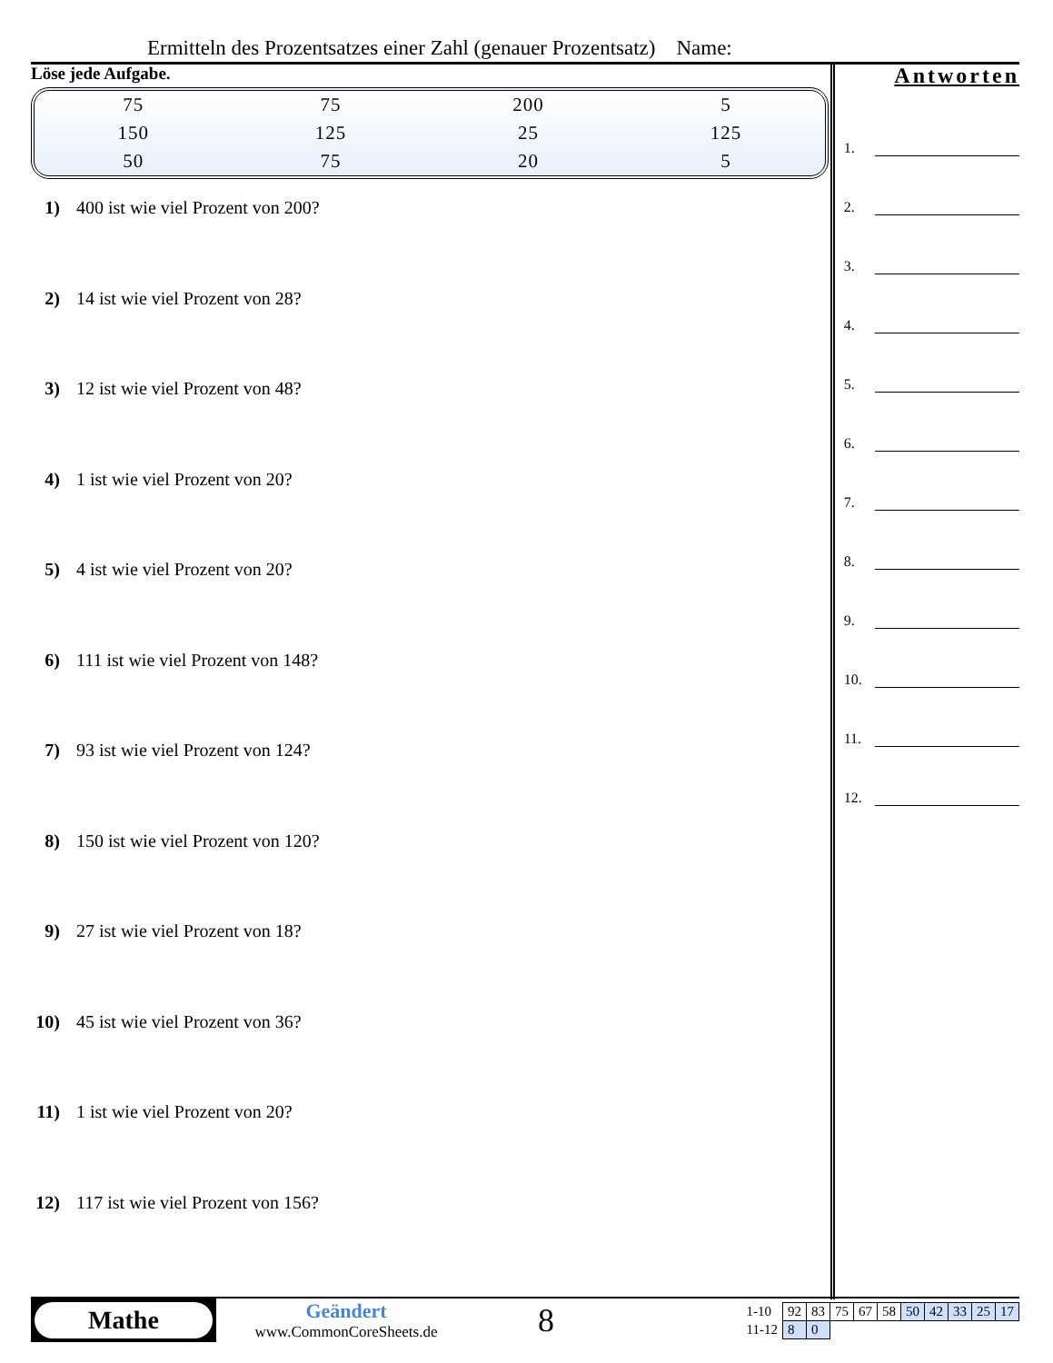Ermitteln des Prozentsatzes einer Zahl (genauer Prozentsatz) Name:
Löse jede Aufgabe.
| 75 | 75 | 200 | 5 |
| 150 | 125 | 25 | 125 |
| 50 | 75 | 20 | 5 |
1) 400 ist wie viel Prozent von 200?
2) 14 ist wie viel Prozent von 28?
3) 12 ist wie viel Prozent von 48?
4) 1 ist wie viel Prozent von 20?
5) 4 ist wie viel Prozent von 20?
6) 111 ist wie viel Prozent von 148?
7) 93 ist wie viel Prozent von 124?
8) 150 ist wie viel Prozent von 120?
9) 27 ist wie viel Prozent von 18?
10) 45 ist wie viel Prozent von 36?
11) 1 ist wie viel Prozent von 20?
12) 117 ist wie viel Prozent von 156?
Antworten
1.
2.
3.
4.
5.
6.
7.
8.
9.
10.
11.
12.
Mathe
Geändert
www.CommonCoreSheets.de
8
| 1-10 | 92 | 83 | 75 | 67 | 58 | 50 | 42 | 33 | 25 | 17 |
| 11-12 | 8 | 0 | | | | | | | | |